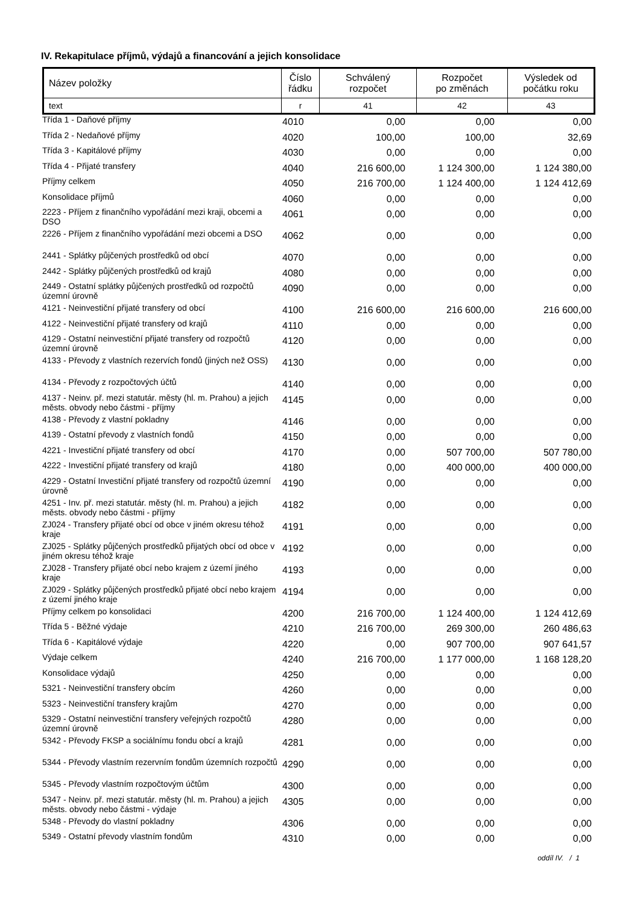IV. Rekapitulace příjmů, výdajů a financování a jejich konsolidace
| Název položky | Číslo řádku | Schválený rozpočet | Rozpočet po změnách | Výsledek od počátku roku |
| text | r | 41 | 42 | 43 |
| Třída 1 - Daňové příjmy | 4010 | 0,00 | 0,00 | 0,00 |
| Třída 2 - Nedaňové příjmy | 4020 | 100,00 | 100,00 | 32,69 |
| Třída 3 - Kapitálové příjmy | 4030 | 0,00 | 0,00 | 0,00 |
| Třída 4 - Přijaté transfery | 4040 | 216 600,00 | 1 124 300,00 | 1 124 380,00 |
| Příjmy celkem | 4050 | 216 700,00 | 1 124 400,00 | 1 124 412,69 |
| Konsolidace příjmů | 4060 | 0,00 | 0,00 | 0,00 |
| 2223 - Příjem z finančního vypořádání mezi kraji, obcemi a DSO | 4061 | 0,00 | 0,00 | 0,00 |
| 2226 - Příjem z finančního vypořádání mezi obcemi a DSO | 4062 | 0,00 | 0,00 | 0,00 |
| 2441 - Splátky půjčených prostředků od obcí | 4070 | 0,00 | 0,00 | 0,00 |
| 2442 - Splátky půjčených prostředků od krajů | 4080 | 0,00 | 0,00 | 0,00 |
| 2449 - Ostatní splátky půjčených prostředků od rozpočtů územní úrovně | 4090 | 0,00 | 0,00 | 0,00 |
| 4121 - Neinvestiční přijaté transfery od obcí | 4100 | 216 600,00 | 216 600,00 | 216 600,00 |
| 4122 - Neinvestiční přijaté transfery od krajů | 4110 | 0,00 | 0,00 | 0,00 |
| 4129 - Ostatní neinvestiční přijaté transfery od rozpočtů územní úrovně | 4120 | 0,00 | 0,00 | 0,00 |
| 4133 - Převody z vlastních rezervích fondů (jiných než OSS) | 4130 | 0,00 | 0,00 | 0,00 |
| 4134 - Převody z rozpočtových účtů | 4140 | 0,00 | 0,00 | 0,00 |
| 4137 - Neinv. př. mezi statutár. městy (hl. m. Prahou) a jejich městs. obvody nebo částmi - příjmy | 4145 | 0,00 | 0,00 | 0,00 |
| 4138 - Převody z vlastní pokladny | 4146 | 0,00 | 0,00 | 0,00 |
| 4139 - Ostatní převody z vlastních fondů | 4150 | 0,00 | 0,00 | 0,00 |
| 4221 - Investiční přijaté transfery od obcí | 4170 | 0,00 | 507 700,00 | 507 780,00 |
| 4222 - Investiční přijaté transfery od krajů | 4180 | 0,00 | 400 000,00 | 400 000,00 |
| 4229 - Ostatní Investiční přijaté transfery od rozpočtů územní úrovně | 4190 | 0,00 | 0,00 | 0,00 |
| 4251 - Inv. př. mezi statutár. městy (hl. m. Prahou) a jejich městs. obvody nebo částmi - příjmy | 4182 | 0,00 | 0,00 | 0,00 |
| ZJ024 - Transfery přijaté obcí od obce v jiném okresu téhož kraje | 4191 | 0,00 | 0,00 | 0,00 |
| ZJ025 - Splátky půjčených prostředků přijatých obcí od obce v jiném okresu téhož kraje | 4192 | 0,00 | 0,00 | 0,00 |
| ZJ028 - Transfery přijaté obcí nebo krajem z území jiného kraje | 4193 | 0,00 | 0,00 | 0,00 |
| ZJ029 - Splátky půjčených prostředků přijaté obcí nebo krajem z území jiného kraje | 4194 | 0,00 | 0,00 | 0,00 |
| Příjmy celkem po konsolidaci | 4200 | 216 700,00 | 1 124 400,00 | 1 124 412,69 |
| Třída 5 - Běžné výdaje | 4210 | 216 700,00 | 269 300,00 | 260 486,63 |
| Třída 6 - Kapitálové výdaje | 4220 | 0,00 | 907 700,00 | 907 641,57 |
| Výdaje celkem | 4240 | 216 700,00 | 1 177 000,00 | 1 168 128,20 |
| Konsolidace výdajů | 4250 | 0,00 | 0,00 | 0,00 |
| 5321 - Neinvestiční transfery obcím | 4260 | 0,00 | 0,00 | 0,00 |
| 5323 - Neinvestiční transfery krajům | 4270 | 0,00 | 0,00 | 0,00 |
| 5329 - Ostatní neinvestiční transfery veřejných rozpočtů územní úrovně | 4280 | 0,00 | 0,00 | 0,00 |
| 5342 - Převody FKSP a sociálnímu fondu obcí a krajů | 4281 | 0,00 | 0,00 | 0,00 |
| 5344 - Převody vlastním rezervním fondům územních rozpočtů | 4290 | 0,00 | 0,00 | 0,00 |
| 5345 - Převody vlastním rozpočtovým účtům | 4300 | 0,00 | 0,00 | 0,00 |
| 5347 - Neinv. př. mezi statutár. městy (hl. m. Prahou) a jejich městs. obvody nebo částmi - výdaje | 4305 | 0,00 | 0,00 | 0,00 |
| 5348 - Převody do vlastní pokladny | 4306 | 0,00 | 0,00 | 0,00 |
| 5349 - Ostatní převody vlastním fondům | 4310 | 0,00 | 0,00 | 0,00 |
oddíl IV. / 1